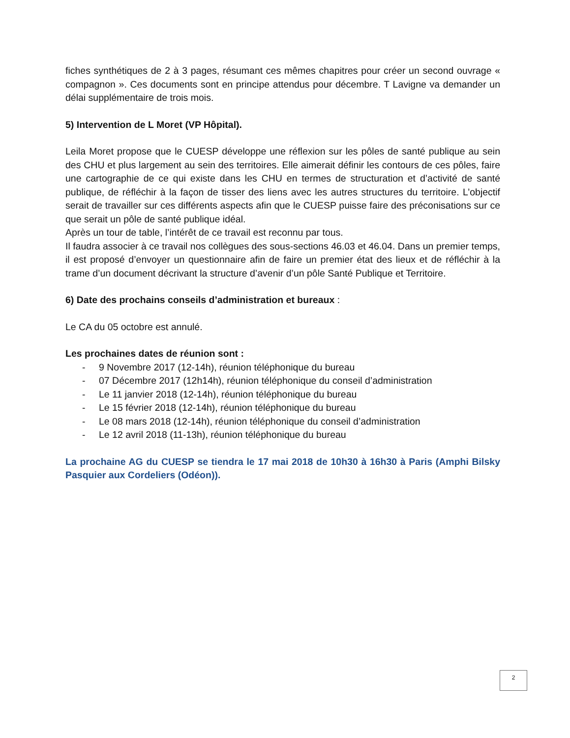fiches synthétiques de 2 à 3 pages, résumant ces mêmes chapitres pour créer un second ouvrage « compagnon ». Ces documents sont en principe attendus pour décembre. T Lavigne va demander un délai supplémentaire de trois mois.
5) Intervention de L Moret (VP Hôpital).
Leila Moret propose que le CUESP développe une réflexion sur les pôles de santé publique au sein des CHU et plus largement au sein des territoires. Elle aimerait définir les contours de ces pôles, faire une cartographie de ce qui existe dans les CHU en termes de structuration et d’activité de santé publique, de réfléchir à la façon de tisser des liens avec les autres structures du territoire. L’objectif serait de travailler sur ces différents aspects afin que le CUESP puisse faire des préconisations sur ce que serait un pôle de santé publique idéal.
Après un tour de table, l’intérêt de ce travail est reconnu par tous.
Il faudra associer à ce travail nos collègues des sous-sections 46.03 et 46.04. Dans un premier temps, il est proposé d’envoyer un questionnaire afin de faire un premier état des lieux et de réfléchir à la trame d’un document décrivant la structure d’avenir d’un pôle Santé Publique et Territoire.
6) Date des prochains conseils d’administration et bureaux :
Le CA du 05 octobre est annulé.
Les prochaines dates de réunion sont :
- 9 Novembre 2017 (12-14h), réunion téléphonique du bureau
- 07 Décembre 2017 (12h14h), réunion téléphonique du conseil d’administration
- Le 11 janvier 2018 (12-14h), réunion téléphonique du bureau
- Le 15 février 2018 (12-14h), réunion téléphonique du bureau
- Le 08 mars 2018 (12-14h), réunion téléphonique du conseil d’administration
- Le 12 avril 2018 (11-13h), réunion téléphonique du bureau
La prochaine AG du CUESP se tiendra le 17 mai 2018 de 10h30 à 16h30 à Paris (Amphi Bilsky Pasquier aux Cordeliers (Odéon)).
2